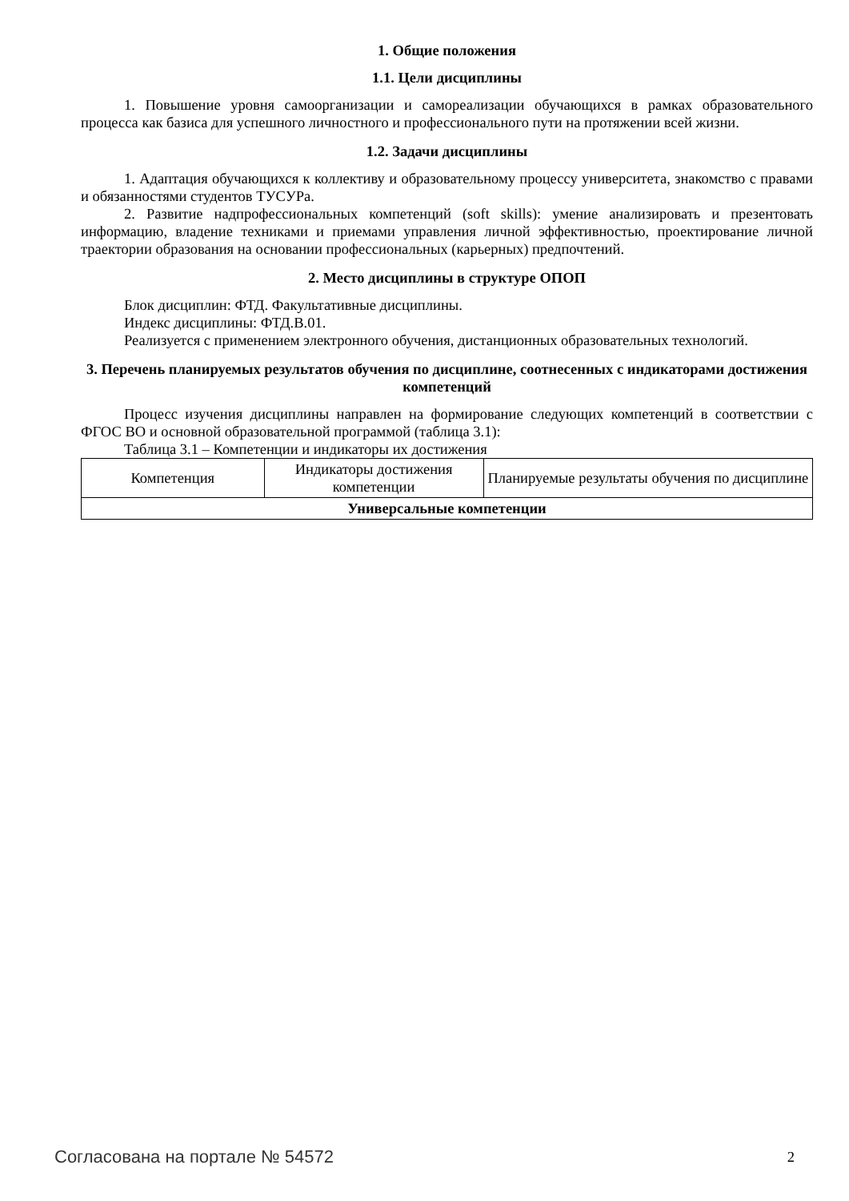1. Общие положения
1.1. Цели дисциплины
1. Повышение уровня самоорганизации и самореализации обучающихся в рамках образовательного процесса как базиса для успешного личностного и профессионального пути на протяжении всей жизни.
1.2. Задачи дисциплины
1. Адаптация обучающихся к коллективу и образовательному процессу университета, знакомство с правами и обязанностями студентов ТУСУРа.
2. Развитие надпрофессиональных компетенций (soft skills): умение анализировать и презентовать информацию, владение техниками и приемами управления личной эффективностью, проектирование личной траектории образования на основании профессиональных (карьерных) предпочтений.
2. Место дисциплины в структуре ОПОП
Блок дисциплин: ФТД. Факультативные дисциплины.
Индекс дисциплины: ФТД.В.01.
Реализуется с применением электронного обучения, дистанционных образовательных технологий.
3. Перечень планируемых результатов обучения по дисциплине, соотнесенных с индикаторами достижения компетенций
Процесс изучения дисциплины направлен на формирование следующих компетенций в соответствии с ФГОС ВО и основной образовательной программой (таблица 3.1):
Таблица 3.1 – Компетенции и индикаторы их достижения
| Компетенция | Индикаторы достижения компетенции | Планируемые результаты обучения по дисциплине |
| --- | --- | --- |
| Универсальные компетенции | | |
Согласована на портале № 54572 2